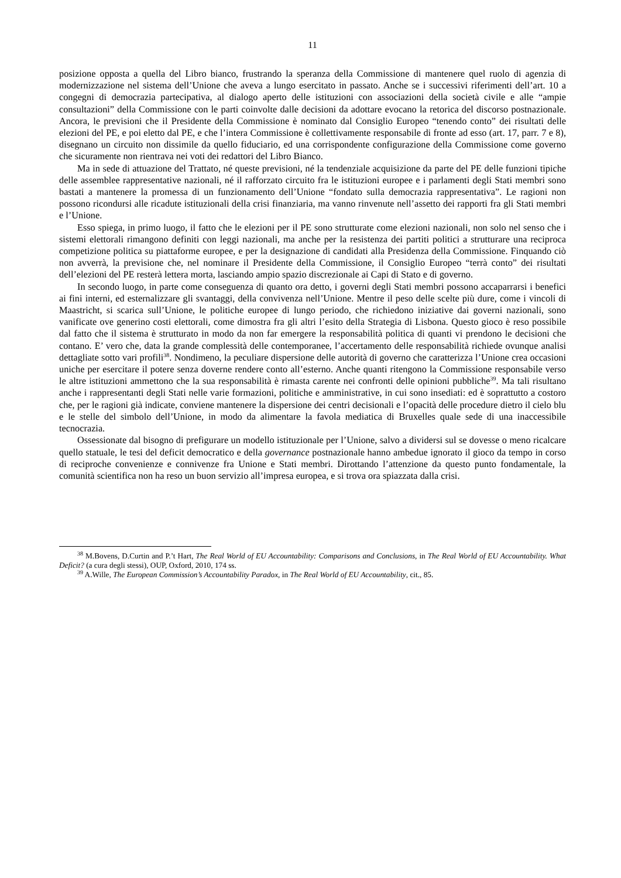11
posizione opposta a quella del Libro bianco, frustrando la speranza della Commissione di mantenere quel ruolo di agenzia di modernizzazione nel sistema dell’Unione che aveva a lungo esercitato in passato. Anche se i successivi riferimenti dell’art. 10 a congegni di democrazia partecipativa, al dialogo aperto delle istituzioni con associazioni della società civile e alle “ampie consultazioni” della Commissione con le parti coinvolte dalle decisioni da adottare evocano la retorica del discorso postnazionale. Ancora, le previsioni che il Presidente della Commissione è nominato dal Consiglio Europeo “tenendo conto” dei risultati delle elezioni del PE, e poi eletto dal PE, e che l’intera Commissione è collettivamente responsabile di fronte ad esso (art. 17, parr. 7 e 8), disegnano un circuito non dissimile da quello fiduciario, ed una corrispondente configurazione della Commissione come governo che sicuramente non rientrava nei voti dei redattori del Libro Bianco.
Ma in sede di attuazione del Trattato, né queste previsioni, né la tendenziale acquisizione da parte del PE delle funzioni tipiche delle assemblee rappresentative nazionali, né il rafforzato circuito fra le istituzioni europee e i parlamenti degli Stati membri sono bastati a mantenere la promessa di un funzionamento dell’Unione “fondato sulla democrazia rappresentativa”. Le ragioni non possono ricondursi alle ricadute istituzionali della crisi finanziaria, ma vanno rinvenute nell’assetto dei rapporti fra gli Stati membri e l’Unione.
Esso spiega, in primo luogo, il fatto che le elezioni per il PE sono strutturate come elezioni nazionali, non solo nel senso che i sistemi elettorali rimangono definiti con leggi nazionali, ma anche per la resistenza dei partiti politici a strutturare una reciproca competizione politica su piattaforme europee, e per la designazione di candidati alla Presidenza della Commissione. Finquando ciò non avverrà, la previsione che, nel nominare il Presidente della Commissione, il Consiglio Europeo “terrà conto” dei risultati dell’elezioni del PE resterà lettera morta, lasciando ampio spazio discrezionale ai Capi di Stato e di governo.
In secondo luogo, in parte come conseguenza di quanto ora detto, i governi degli Stati membri possono accaparrarsi i benefici ai fini interni, ed esternalizzare gli svantaggi, della convivenza nell’Unione. Mentre il peso delle scelte più dure, come i vincoli di Maastricht, si scarica sull’Unione, le politiche europee di lungo periodo, che richiedono iniziative dai governi nazionali, sono vanificate ove generino costi elettorali, come dimostra fra gli altri l’esito della Strategia di Lisbona. Questo gioco è reso possibile dal fatto che il sistema è strutturato in modo da non far emergere la responsabilità politica di quanti vi prendono le decisioni che contano. E’ vero che, data la grande complessità delle contemporanee, l’accertamento delle responsabilità richiede ovunque analisi dettagliate sotto vari profili<sup>38</sup>. Nondimeno, la peculiare dispersione delle autorità di governo che caratterizza l’Unione crea occasioni uniche per esercitare il potere senza doverne rendere conto all’esterno. Anche quanti ritengono la Commissione responsabile verso le altre istituzioni ammettono che la sua responsabilità è rimasta carente nei confronti delle opinioni pubbliche<sup>39</sup>. Ma tali risultano anche i rappresentanti degli Stati nelle varie formazioni, politiche e amministrative, in cui sono insediati: ed è soprattutto a costoro che, per le ragioni già indicate, conviene mantenere la dispersione dei centri decisionali e l’opacità delle procedure dietro il cielo blu e le stelle del simbolo dell’Unione, in modo da alimentare la favola mediatica di Bruxelles quale sede di una inaccessibile tecnocrazia.
Ossessionate dal bisogno di prefigurare un modello istituzionale per l’Unione, salvo a dividersi sul se dovesse o meno ricalcare quello statuale, le tesi del deficit democratico e della governance postnazionale hanno ambedue ignorato il gioco da tempo in corso di reciproche convenienze e connivenze fra Unione e Stati membri. Dirottando l’attenzione da questo punto fondamentale, la comunità scientifica non ha reso un buon servizio all’impresa europea, e si trova ora spiazzata dalla crisi.
<sup>38</sup> M.Bovens, D.Curtin and P.’t Hart, The Real World of EU Accountability: Comparisons and Conclusions, in The Real World of EU Accountability. What Deficit? (a cura degli stessi), OUP, Oxford, 2010, 174 ss.
<sup>39</sup> A.Wille, The European Commission’s Accountability Paradox, in The Real World of EU Accountability, cit., 85.